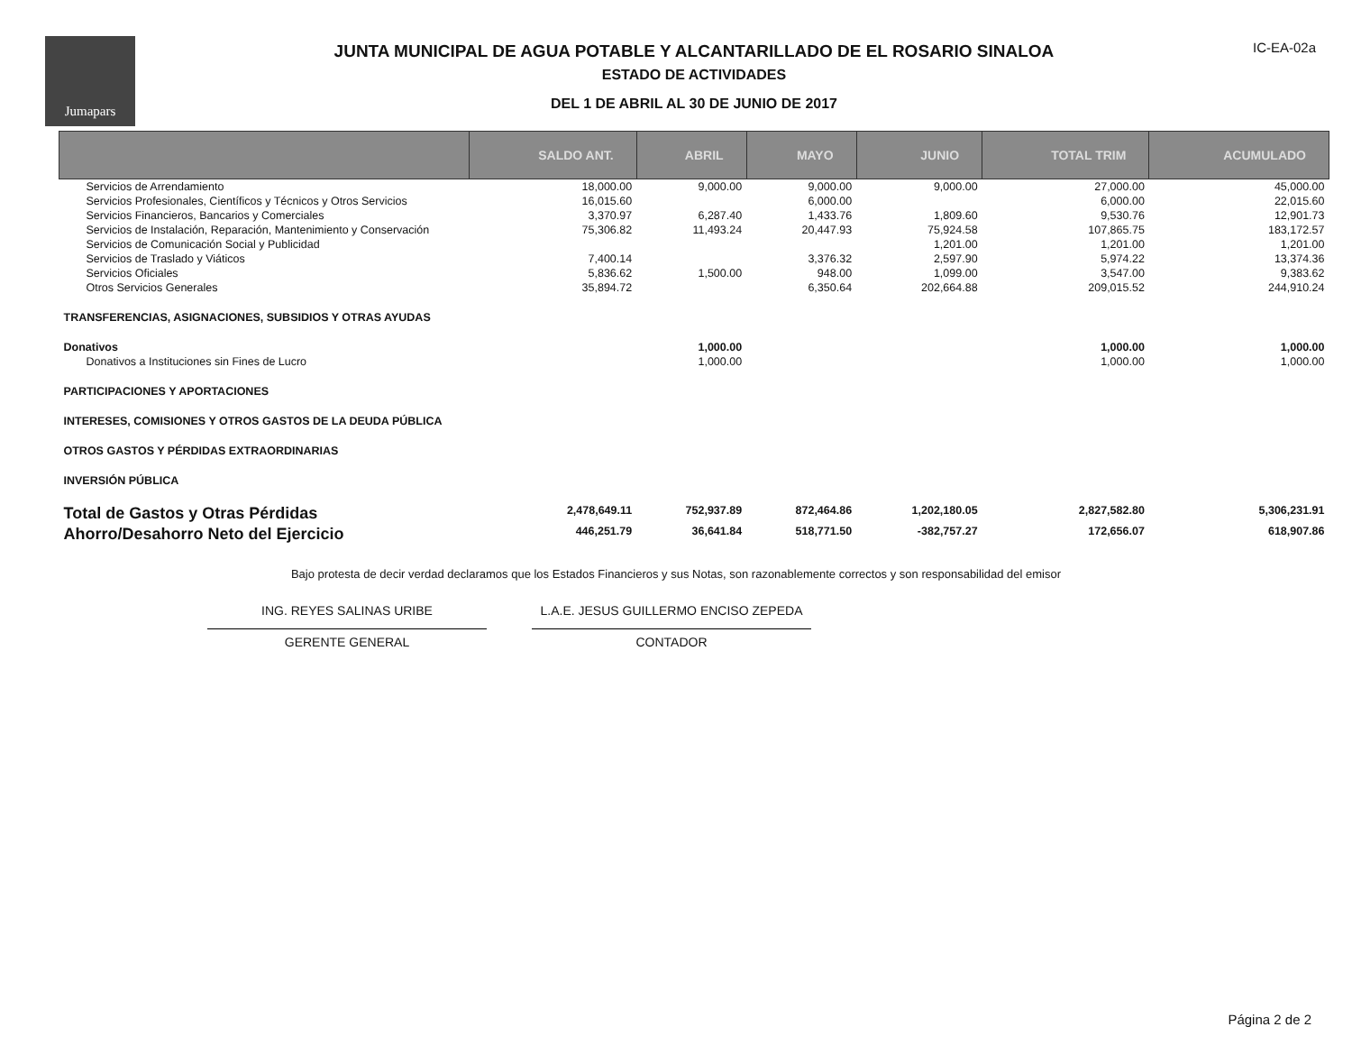Jumapars
JUNTA MUNICIPAL DE AGUA POTABLE Y ALCANTARILLADO DE EL ROSARIO SINALOA
ESTADO DE ACTIVIDADES
DEL 1 DE ABRIL AL 30 DE JUNIO DE 2017
IC-EA-02a
| | SALDO ANT. | ABRIL | MAYO | JUNIO | TOTAL TRIM | ACUMULADO |
| --- | --- | --- | --- | --- | --- | --- |
| Servicios de Arrendamiento | 18,000.00 | 9,000.00 | 9,000.00 | 9,000.00 | 27,000.00 | 45,000.00 |
| Servicios Profesionales, Científicos y Técnicos y Otros Servicios | 16,015.60 | | 6,000.00 | | 6,000.00 | 22,015.60 |
| Servicios Financieros, Bancarios y Comerciales | 3,370.97 | 6,287.40 | 1,433.76 | 1,809.60 | 9,530.76 | 12,901.73 |
| Servicios de Instalación, Reparación, Mantenimiento y Conservación | 75,306.82 | 11,493.24 | 20,447.93 | 75,924.58 | 107,865.75 | 183,172.57 |
| Servicios de Comunicación Social y Publicidad | | | | 1,201.00 | 1,201.00 | 1,201.00 |
| Servicios de Traslado y Viáticos | 7,400.14 | | 3,376.32 | 2,597.90 | 5,974.22 | 13,374.36 |
| Servicios Oficiales | 5,836.62 | 1,500.00 | 948.00 | 1,099.00 | 3,547.00 | 9,383.62 |
| Otros Servicios Generales | 35,894.72 | | 6,350.64 | 202,664.88 | 209,015.52 | 244,910.24 |
| TRANSFERENCIAS, ASIGNACIONES, SUBSIDIOS Y OTRAS AYUDAS | | | | | | |
| Donativos | | 1,000.00 | | | 1,000.00 | 1,000.00 |
| Donativos a Instituciones sin Fines de Lucro | | 1,000.00 | | | 1,000.00 | 1,000.00 |
| PARTICIPACIONES Y APORTACIONES | | | | | | |
| INTERESES, COMISIONES Y OTROS GASTOS DE LA DEUDA PÚBLICA | | | | | | |
| OTROS GASTOS Y PÉRDIDAS EXTRAORDINARIAS | | | | | | |
| INVERSIÓN PÚBLICA | | | | | | |
| Total de Gastos y Otras Pérdidas | 2,478,649.11 | 752,937.89 | 872,464.86 | 1,202,180.05 | 2,827,582.80 | 5,306,231.91 |
| Ahorro/Desahorro Neto del Ejercicio | 446,251.79 | 36,641.84 | 518,771.50 | -382,757.27 | 172,656.07 | 618,907.86 |
Bajo protesta de decir verdad declaramos que los Estados Financieros y sus Notas, son razonablemente correctos y son responsabilidad del emisor
ING. REYES SALINAS URIBE
GERENTE GENERAL
L.A.E. JESUS GUILLERMO ENCISO ZEPEDA
CONTADOR
Página 2 de 2